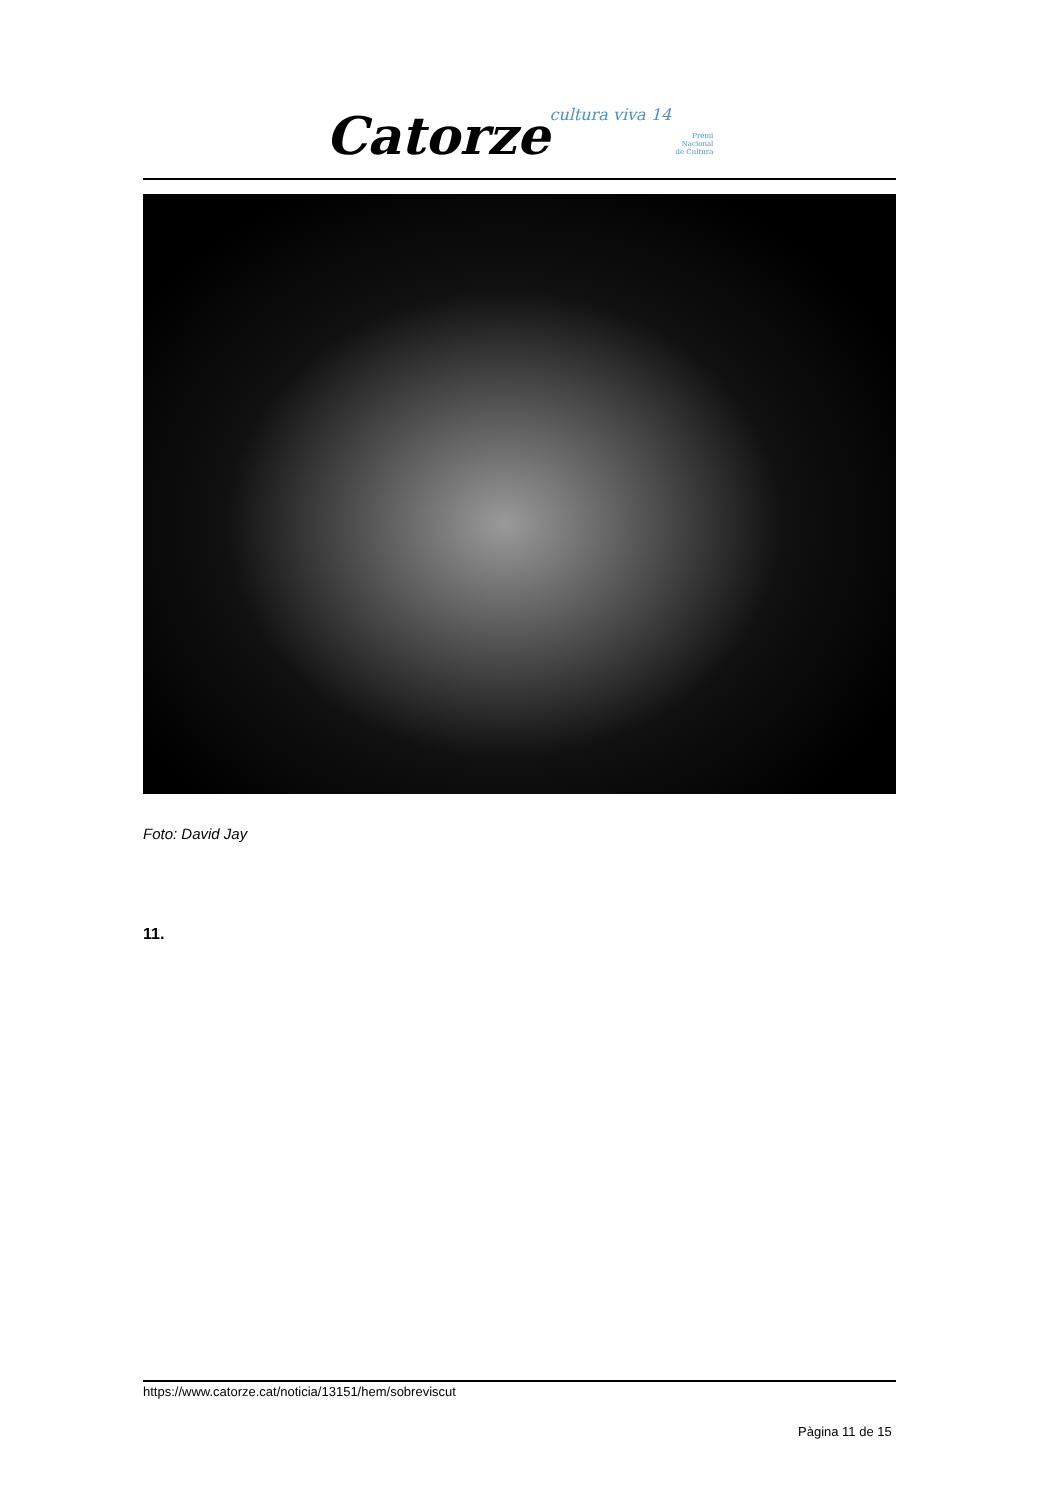Catorze cultura viva 14 Premi
Nacional
de Cultura
Foto: David Jay
11.
https://www.catorze.cat/noticia/13151/hem/sobreviscut
Pàgina 11 de 15